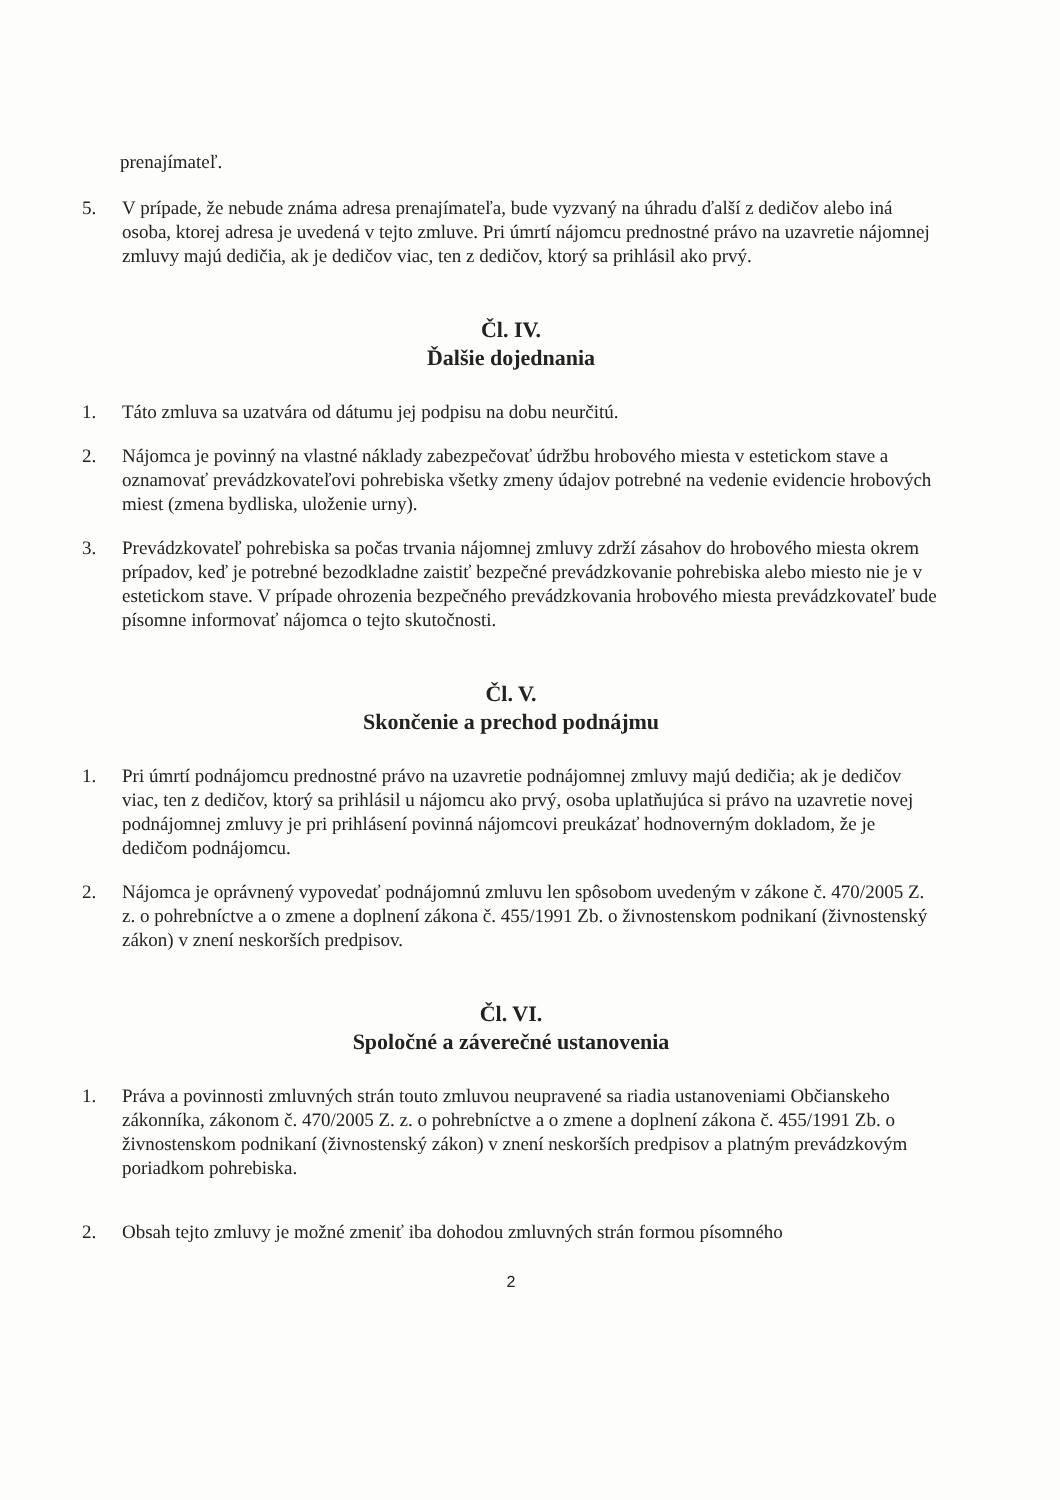prenajímateľ.
5. V prípade, že nebude známa adresa prenajímateľa, bude vyzvaný na úhradu ďalší z dedičov alebo iná osoba, ktorej adresa je uvedená v tejto zmluve. Pri úmrtí nájomcu prednostné právo na uzavretie nájomnej zmluvy majú dedičia, ak je dedičov viac, ten z dedičov, ktorý sa prihlásil ako prvý.
Čl. IV.
Ďalšie dojednania
1. Táto zmluva sa uzatvára od dátumu jej podpisu na dobu neurčitú.
2. Nájomca je povinný na vlastné náklady zabezpečovať údržbu hrobového miesta v estetickom stave a oznamovať prevádzkovateľovi pohrebiska všetky zmeny údajov potrebné na vedenie evidencie hrobových miest (zmena bydliska, uloženie urny).
3. Prevádzkovateľ pohrebiska sa počas trvania nájomnej zmluvy zdrží zásahov do hrobového miesta okrem prípadov, keď je potrebné bezodkladne zaistiť bezpečné prevádzkovanie pohrebiska alebo miesto nie je v estetickom stave. V prípade ohrozenia bezpečného prevádzkovania hrobového miesta prevádzkovateľ bude písomne informovať nájomca o tejto skutočnosti.
Čl. V.
Skončenie a prechod podnájmu
1. Pri úmrtí podnájomcu prednostné právo na uzavretie podnájomnej zmluvy majú dedičia; ak je dedičov viac, ten z dedičov, ktorý sa prihlásil u nájomcu ako prvý, osoba uplatňujúca si právo na uzavretie novej podnájomnej zmluvy je pri prihlásení povinná nájomcovi preukázať hodnoverným dokladom, že je dedičom podnájomcu.
2. Nájomca je oprávnený vypovedať podnájomnú zmluvu len spôsobom uvedeným v zákone č. 470/2005 Z. z. o pohrebníctve a o zmene a doplnení zákona č. 455/1991 Zb. o živnostenskom podnikaní (živnostenský zákon) v znení neskorších predpisov.
Čl. VI.
Spoločné a záverečné ustanovenia
1. Práva a povinnosti zmluvných strán touto zmluvou neupravené sa riadia ustanoveniami Občianskeho zákonníka, zákonom č. 470/2005 Z. z. o pohrebníctve a o zmene a doplnení zákona č. 455/1991 Zb. o živnostenskom podnikaní (živnostenský zákon) v znení neskorších predpisov a platným prevádzkovým poriadkom pohrebiska.
2. Obsah tejto zmluvy je možné zmeniť iba dohodou zmluvných strán formou písomného
2